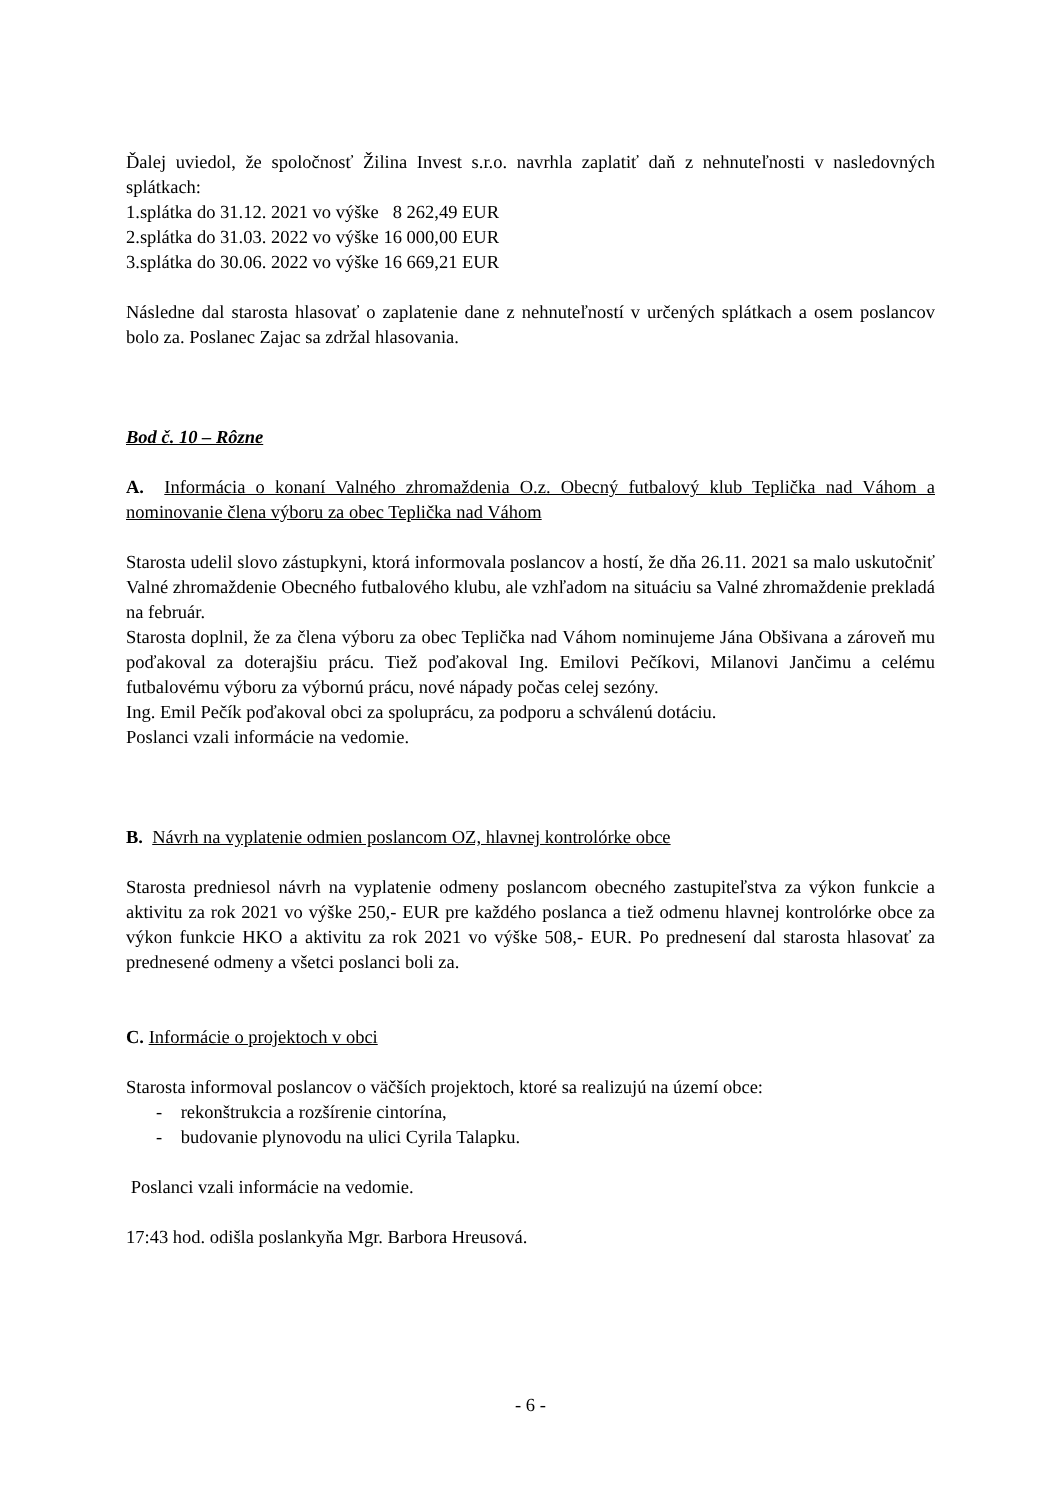Ďalej uviedol, že spoločnosť Žilina Invest s.r.o. navrhla zaplatiť daň z nehnuteľnosti v nasledovných splátkach:
1.splátka do 31.12. 2021 vo výške 8 262,49 EUR
2.splátka do 31.03. 2022 vo výške 16 000,00 EUR
3.splátka do 30.06. 2022 vo výške 16 669,21 EUR
Následne dal starosta hlasovať o zaplatenie dane z nehnuteľností v určených splátkach a osem poslancov bolo za. Poslanec Zajac sa zdržal hlasovania.
Bod č. 10 – Rôzne
A. Informácia o konaní Valného zhromaždenia O.z. Obecný futbalový klub Teplička nad Váhom a nominovanie člena výboru za obec Teplička nad Váhom
Starosta udelil slovo zástupkyni, ktorá informovala poslancov a hostí, že dňa 26.11. 2021 sa malo uskutočniť Valné zhromaždenie Obecného futbalového klubu, ale vzhľadom na situáciu sa Valné zhromaždenie prekladá na február.
Starosta doplnil, že za člena výboru za obec Teplička nad Váhom nominujeme Jána Obšivana a zároveň mu poďakoval za doterajšiu prácu. Tiež poďakoval Ing. Emilovi Pečíkovi, Milanovi Jančimu a celému futbalovému výboru za výbornú prácu, nové nápady počas celej sezóny.
Ing. Emil Pečík poďakoval obci za spoluprácu, za podporu a schválenú dotáciu.
Poslanci vzali informácie na vedomie.
B. Návrh na vyplatenie odmien poslancom OZ, hlavnej kontrolórke obce
Starosta predniesol návrh na vyplatenie odmeny poslancom obecného zastupiteľstva za výkon funkcie a aktivitu za rok 2021 vo výške 250,- EUR pre každého poslanca a tiež odmenu hlavnej kontrolórke obce za výkon funkcie HKO a aktivitu za rok 2021 vo výške 508,- EUR. Po prednesení dal starosta hlasovať za prednesené odmeny a všetci poslanci boli za.
C. Informácie o projektoch v obci
Starosta informoval poslancov o väčších projektoch, ktoré sa realizujú na území obce:
- rekonštrukcia a rozšírenie cintorína,
- budovanie plynovodu na ulici Cyrila Talapku.
Poslanci vzali informácie na vedomie.
17:43 hod. odišla poslankyňa Mgr. Barbora Hreusová.
- 6 -